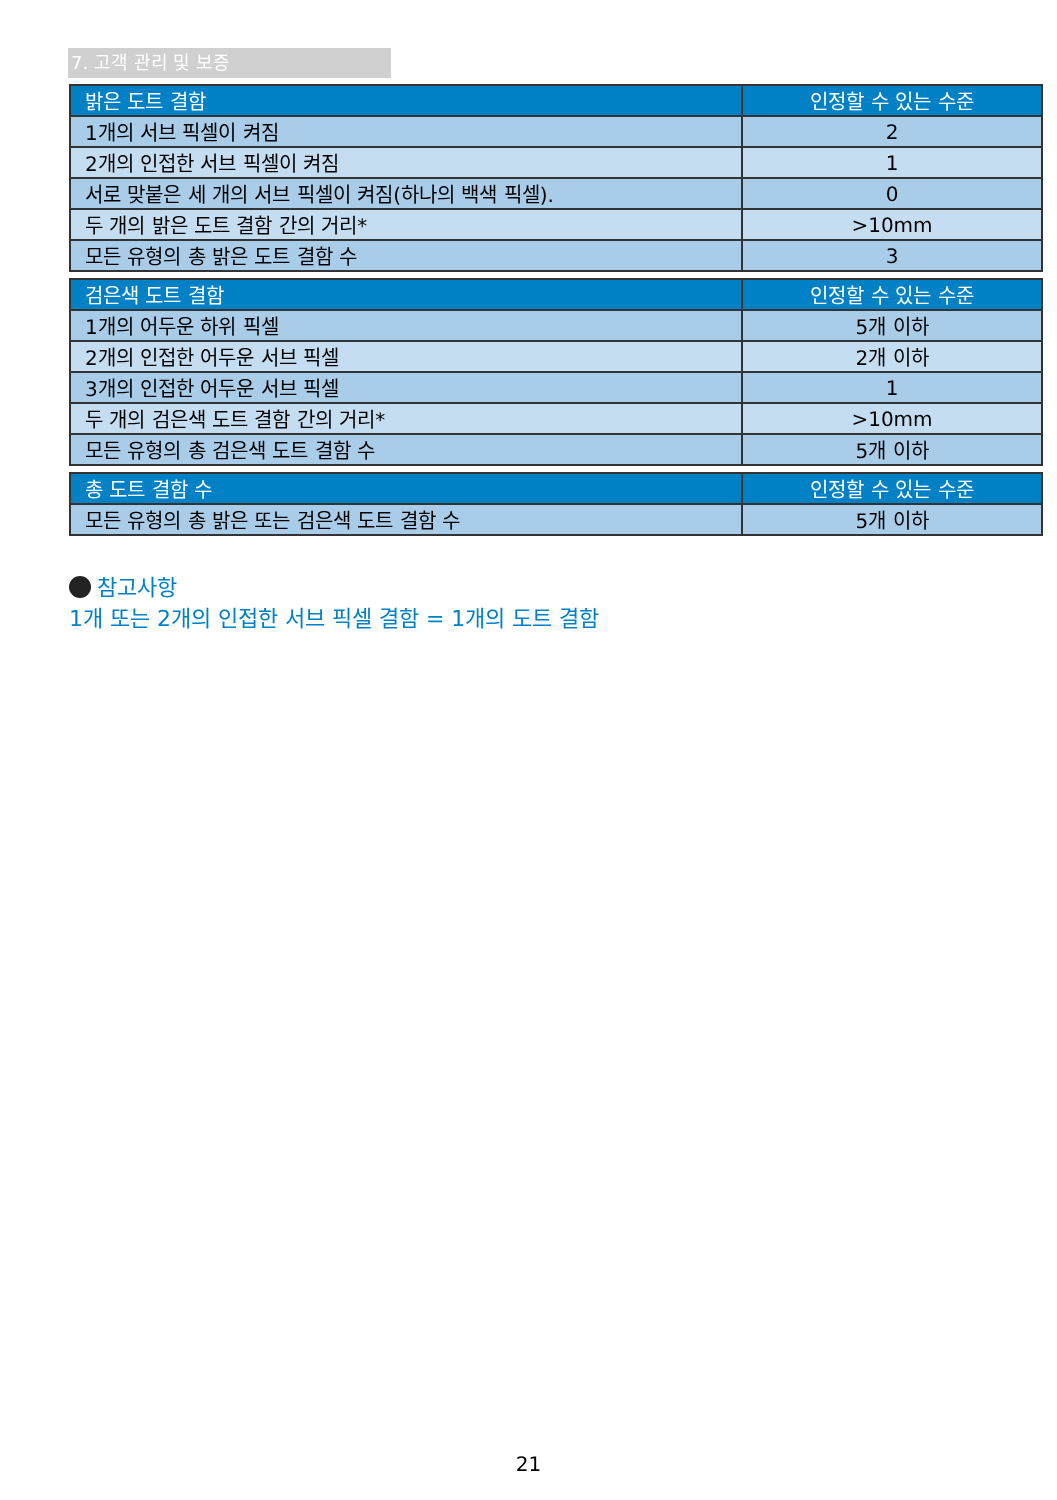7. 고객 관리 및 보증
| 밝은 도트 결함 | 인정할 수 있는 수준 |
| --- | --- |
| 1개의 서브 픽셀이 켜짐 | 2 |
| 2개의 인접한 서브 픽셀이 켜짐 | 1 |
| 서로 맞붙은 세 개의 서브 픽셀이 켜짐(하나의 백색 픽셀). | 0 |
| 두 개의 밝은 도트 결함 간의 거리* | >10mm |
| 모든 유형의 총 밝은 도트 결함 수 | 3 |
| 검은색 도트 결함 | 인정할 수 있는 수준 |
| --- | --- |
| 1개의 어두운 하위 픽셀 | 5개 이하 |
| 2개의 인접한 어두운 서브 픽셀 | 2개 이하 |
| 3개의 인접한 어두운 서브 픽셀 | 1 |
| 두 개의 검은색 도트 결함 간의 거리* | >10mm |
| 모든 유형의 총 검은색 도트 결함 수 | 5개 이하 |
| 총 도트 결함 수 | 인정할 수 있는 수준 |
| --- | --- |
| 모든 유형의 총 밝은 또는 검은색 도트 결함 수 | 5개 이하 |
참고사항
1개 또는 2개의 인접한 서브 픽셀 결함 = 1개의 도트 결함
21